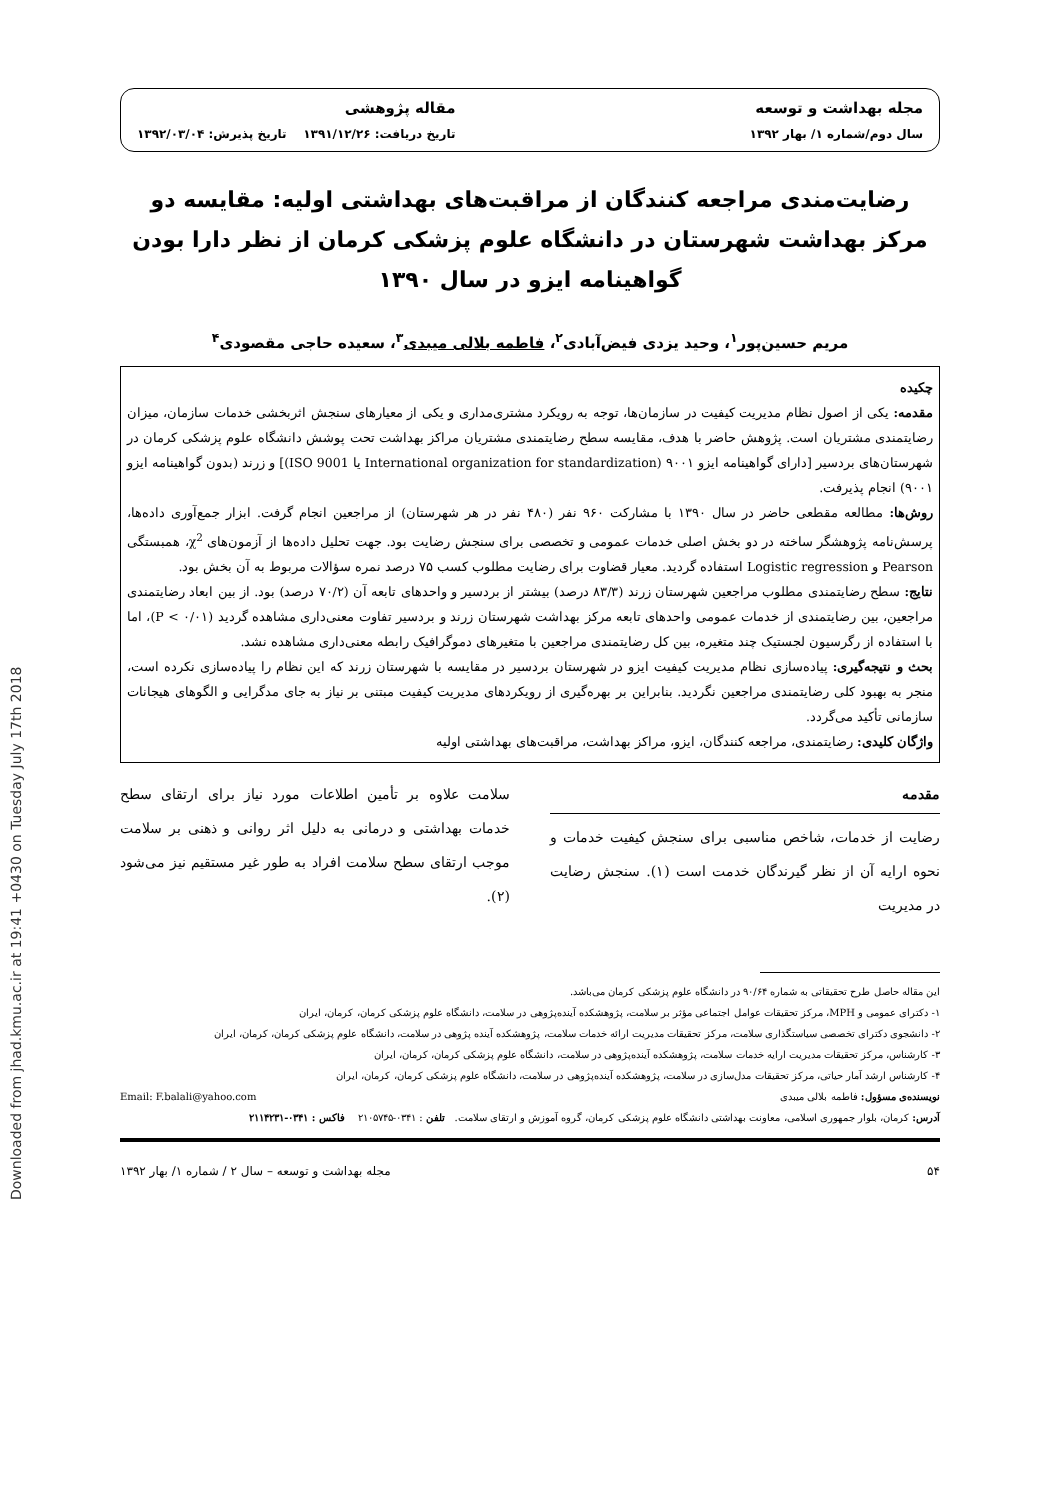Downloaded from jhad.kmu.ac.ir at 19:41 +0430 on Tuesday July 17th 2018
مجله بهداشت و توسعه
سال دوم/شماره ۱/ بهار ۱۳۹۲
مقاله پژوهشی
تاریخ دریافت: ۱۳۹۱/۱۲/۲۶ تاریخ پذیرش: ۱۳۹۲/۰۳/۰۴
رضایت‌مندی مراجعه کنندگان از مراقبت‌های بهداشتی اولیه: مقایسه دو مرکز بهداشت شهرستان در دانشگاه علوم پزشکی کرمان از نظر دارا بودن گواهینامه ایزو در سال ۱۳۹۰
مریم حسین‌پور<sup>۱</sup>، وحید یزدی فیض‌آبادی<sup>۲</sup>، فاطمه بلالی میبدی<sup>۳</sup>، سعیده حاجی مقصودی<sup>۴</sup>
چکیده
مقدمه: یکی از اصول نظام مدیریت کیفیت در سازمان‌ها، توجه به رویکرد مشتری‌مداری و یکی از معیارهای سنجش اثربخشی خدمات سازمان، میزان رضایتمندی مشتریان است. پژوهش حاضر با هدف، مقایسه سطح رضایتمندی مشتریان مراکز بهداشت تحت پوشش دانشگاه علوم پزشکی کرمان در شهرستان‌های بردسیر [دارای گواهینامه ایزو ۹۰۰۱ (International organization for standardization یا ISO 9001)] و زرند (بدون گواهینامه ایزو ۹۰۰۱) انجام پذیرفت.
روش‌ها: مطالعه مقطعی حاضر در سال ۱۳۹۰ با مشارکت ۹۶۰ نفر (۴۸۰ نفر در هر شهرستان) از مراجعین انجام گرفت. ابزار جمع‌آوری داده‌ها، پرسش‌نامه پژوهشگر ساخته در دو بخش اصلی خدمات عمومی و تخصصی برای سنجش رضایت بود. جهت تحلیل داده‌ها از آزمون‌های χ<sup>2</sup>، همبستگی Pearson و Logistic regression استفاده گردید. معیار قضاوت برای رضایت مطلوب کسب ۷۵ درصد نمره سؤالات مربوط به آن بخش بود.
نتایج: سطح رضایتمندی مطلوب مراجعین شهرستان زرند (۸۳/۳ درصد) بیشتر از بردسیر و واحدهای تابعه آن (۷۰/۲ درصد) بود. از بین ابعاد رضایتمندی مراجعین، بین رضایتمندی از خدمات عمومی واحدهای تابعه مرکز بهداشت شهرستان زرند و بردسیر تفاوت معنی‌داری مشاهده گردید (P < ۰/۰۱)، اما با استفاده از رگرسیون لجستیک چند متغیره، بین کل رضایتمندی مراجعین با متغیرهای دموگرافیک رابطه معنی‌داری مشاهده نشد.
بحث و نتیجه‌گیری: پیاده‌سازی نظام مدیریت کیفیت ایزو در شهرستان بردسیر در مقایسه با شهرستان زرند که این نظام را پیاده‌سازی نکرده است، منجر به بهبود کلی رضایتمندی مراجعین نگردید. بنابراین بر بهره‌گیری از رویکردهای مدیریت کیفیت مبتنی بر نیاز به جای مدگرایی و الگوهای هیجانات سازمانی تأکید می‌گردد.
واژگان کلیدی: رضایتمندی، مراجعه کنندگان، ایزو، مراکز بهداشت، مراقبت‌های بهداشتی اولیه
مقدمه
رضایت از خدمات، شاخص مناسبی برای سنجش کیفیت خدمات و نحوه ارایه آن از نظر گیرندگان خدمت است (۱). سنجش رضایت در مدیریت
سلامت علاوه بر تأمین اطلاعات مورد نیاز برای ارتقای سطح خدمات بهداشتی و درمانی به دلیل اثر روانی و ذهنی بر سلامت موجب ارتقای سطح سلامت افراد به طور غیر مستقیم نیز می‌شود (۲).
این مقاله حاصل طرح تحقیقاتی به شماره ۹۰/۶۴ در دانشگاه علوم پزشکی کرمان می‌باشد.
۱- دکترای عمومی و MPH، مرکز تحقیقات عوامل اجتماعی مؤثر بر سلامت، پژوهشکده آینده‌پژوهی در سلامت، دانشگاه علوم پزشکی کرمان، کرمان، ایران
۲- دانشجوی دکترای تخصصی سیاستگذاری سلامت، مرکز تحقیقات مدیریت ارائه خدمات سلامت، پژوهشکده آینده پژوهی در سلامت، دانشگاه علوم پزشکی کرمان، کرمان، ایران
۳- کارشناس، مرکز تحقیقات مدیریت ارایه خدمات سلامت، پژوهشکده آینده‌پژوهی در سلامت، دانشگاه علوم پزشکی کرمان، کرمان، ایران
۴- کارشناس ارشد آمار حیاتی، مرکز تحقیقات مدل‌سازی در سلامت، پژوهشکده آینده‌پژوهی در سلامت، دانشگاه علوم پزشکی کرمان، کرمان، ایران
نویسنده‌ی مسؤول: فاطمه بلالی میبدی Email: F.balali@yahoo.com
آدرس: کرمان، بلوار جمهوری اسلامی، معاونت بهداشتی دانشگاه علوم پزشکی کرمان، گروه آموزش و ارتقای سلامت. تلفن : ۰۳۴۱-۲۱۰۵۷۴۵ فاکس : ۰۳۴۱-۲۱۱۴۲۳۱
۵۴ مجله بهداشت و توسعه – سال ۲ / شماره ۱/ بهار ۱۳۹۲